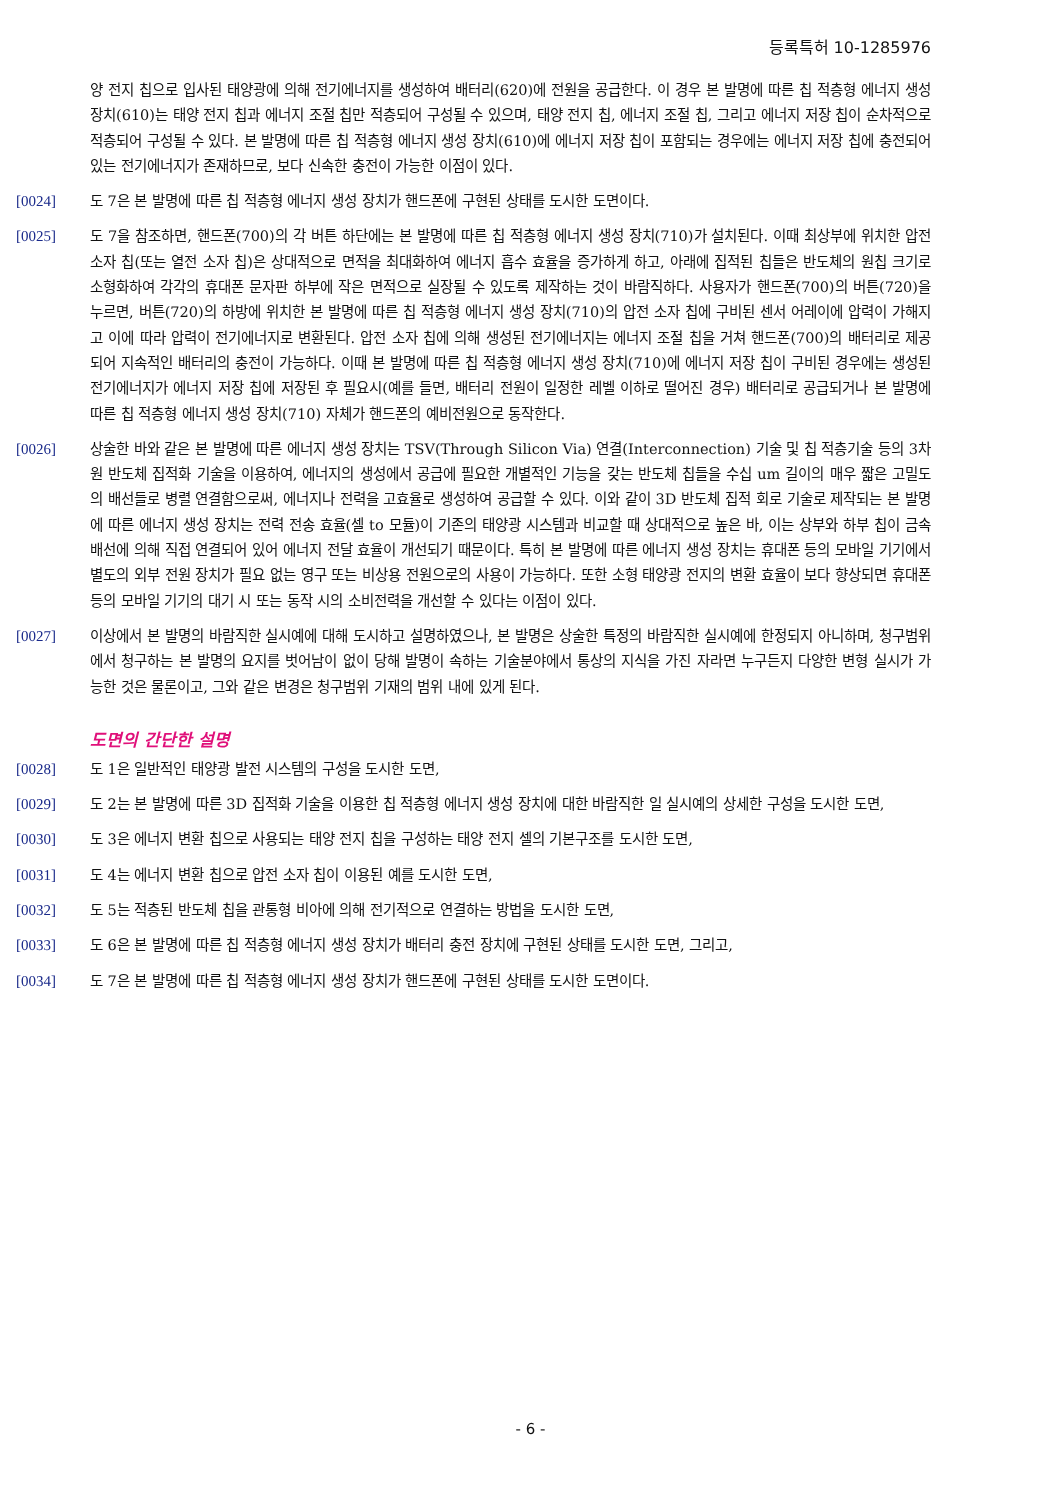등록특허 10-1285976
양 전지 칩으로 입사된 태양광에 의해 전기에너지를 생성하여 배터리(620)에 전원을 공급한다. 이 경우 본 발명에 따른 칩 적층형 에너지 생성 장치(610)는 태양 전지 칩과 에너지 조절 칩만 적층되어 구성될 수 있으며, 태양 전지 칩, 에너지 조절 칩, 그리고 에너지 저장 칩이 순차적으로 적층되어 구성될 수 있다. 본 발명에 따른 칩 적층형 에너지 생성 장치(610)에 에너지 저장 칩이 포함되는 경우에는 에너지 저장 칩에 충전되어 있는 전기에너지가 존재하므로, 보다 신속한 충전이 가능한 이점이 있다.
[0024] 도 7은 본 발명에 따른 칩 적층형 에너지 생성 장치가 핸드폰에 구현된 상태를 도시한 도면이다.
[0025] 도 7을 참조하면, 핸드폰(700)의 각 버튼 하단에는 본 발명에 따른 칩 적층형 에너지 생성 장치(710)가 설치된다. 이때 최상부에 위치한 압전 소자 칩(또는 열전 소자 칩)은 상대적으로 면적을 최대화하여 에너지 흡수 효율을 증가하게 하고, 아래에 집적된 칩들은 반도체의 원칩 크기로 소형화하여 각각의 휴대폰 문자판 하부에 작은 면적으로 실장될 수 있도록 제작하는 것이 바람직하다. 사용자가 핸드폰(700)의 버튼(720)을 누르면, 버튼(720)의 하방에 위치한 본 발명에 따른 칩 적층형 에너지 생성 장치(710)의 압전 소자 칩에 구비된 센서 어레이에 압력이 가해지고 이에 따라 압력이 전기에너지로 변환된다. 압전 소자 칩에 의해 생성된 전기에너지는 에너지 조절 칩을 거쳐 핸드폰(700)의 배터리로 제공되어 지속적인 배터리의 충전이 가능하다. 이때 본 발명에 따른 칩 적층형 에너지 생성 장치(710)에 에너지 저장 칩이 구비된 경우에는 생성된 전기에너지가 에너지 저장 칩에 저장된 후 필요시(예를 들면, 배터리 전원이 일정한 레벨 이하로 떨어진 경우) 배터리로 공급되거나 본 발명에 따른 칩 적층형 에너지 생성 장치(710) 자체가 핸드폰의 예비전원으로 동작한다.
[0026] 상술한 바와 같은 본 발명에 따른 에너지 생성 장치는 TSV(Through Silicon Via) 연결(Interconnection) 기술 및 칩 적층기술 등의 3차원 반도체 집적화 기술을 이용하여, 에너지의 생성에서 공급에 필요한 개별적인 기능을 갖는 반도체 칩들을 수십 um 길이의 매우 짧은 고밀도의 배선들로 병렬 연결함으로써, 에너지나 전력을 고효율로 생성하여 공급할 수 있다. 이와 같이 3D 반도체 집적 회로 기술로 제작되는 본 발명에 따른 에너지 생성 장치는 전력 전송 효율(셀 to 모듈)이 기존의 태양광 시스템과 비교할 때 상대적으로 높은 바, 이는 상부와 하부 칩이 금속 배선에 의해 직접 연결되어 있어 에너지 전달 효율이 개선되기 때문이다. 특히 본 발명에 따른 에너지 생성 장치는 휴대폰 등의 모바일 기기에서 별도의 외부 전원 장치가 필요 없는 영구 또는 비상용 전원으로의 사용이 가능하다. 또한 소형 태양광 전지의 변환 효율이 보다 향상되면 휴대폰 등의 모바일 기기의 대기 시 또는 동작 시의 소비전력을 개선할 수 있다는 이점이 있다.
[0027] 이상에서 본 발명의 바람직한 실시예에 대해 도시하고 설명하였으나, 본 발명은 상술한 특정의 바람직한 실시예에 한정되지 아니하며, 청구범위에서 청구하는 본 발명의 요지를 벗어남이 없이 당해 발명이 속하는 기술분야에서 통상의 지식을 가진 자라면 누구든지 다양한 변형 실시가 가능한 것은 물론이고, 그와 같은 변경은 청구범위 기재의 범위 내에 있게 된다.
도면의 간단한 설명
[0028] 도 1은 일반적인 태양광 발전 시스템의 구성을 도시한 도면,
[0029] 도 2는 본 발명에 따른 3D 집적화 기술을 이용한 칩 적층형 에너지 생성 장치에 대한 바람직한 일 실시예의 상세한 구성을 도시한 도면,
[0030] 도 3은 에너지 변환 칩으로 사용되는 태양 전지 칩을 구성하는 태양 전지 셀의 기본구조를 도시한 도면,
[0031] 도 4는 에너지 변환 칩으로 압전 소자 칩이 이용된 예를 도시한 도면,
[0032] 도 5는 적층된 반도체 칩을 관통형 비아에 의해 전기적으로 연결하는 방법을 도시한 도면,
[0033] 도 6은 본 발명에 따른 칩 적층형 에너지 생성 장치가 배터리 충전 장치에 구현된 상태를 도시한 도면, 그리고,
[0034] 도 7은 본 발명에 따른 칩 적층형 에너지 생성 장치가 핸드폰에 구현된 상태를 도시한 도면이다.
- 6 -